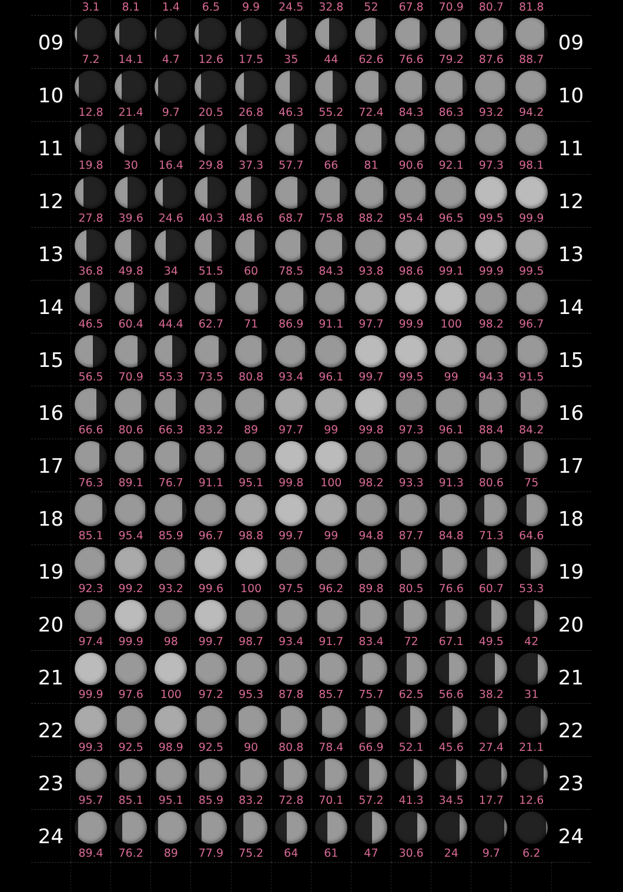| | 3.1 | 8.1 | 1.4 | 6.5 | 9.9 | 24.5 | 32.8 | 52 | 67.8 | 70.9 | 80.7 | 81.8 | |
| 09 | 7.2 | 14.1 | 4.7 | 12.6 | 17.5 | 35 | 44 | 62.6 | 76.6 | 79.2 | 87.6 | 88.7 | 09 |
| 10 | 12.8 | 21.4 | 9.7 | 20.5 | 26.8 | 46.3 | 55.2 | 72.4 | 84.3 | 86.3 | 93.2 | 94.2 | 10 |
| 11 | 19.8 | 30 | 16.4 | 29.8 | 37.3 | 57.7 | 66 | 81 | 90.6 | 92.1 | 97.3 | 98.1 | 11 |
| 12 | 27.8 | 39.6 | 24.6 | 40.3 | 48.6 | 68.7 | 75.8 | 88.2 | 95.4 | 96.5 | 99.5 | 99.9 | 12 |
| 13 | 36.8 | 49.8 | 34 | 51.5 | 60 | 78.5 | 84.3 | 93.8 | 98.6 | 99.1 | 99.9 | 99.5 | 13 |
| 14 | 46.5 | 60.4 | 44.4 | 62.7 | 71 | 86.9 | 91.1 | 97.7 | 99.9 | 100 | 98.2 | 96.7 | 14 |
| 15 | 56.5 | 70.9 | 55.3 | 73.5 | 80.8 | 93.4 | 96.1 | 99.7 | 99.5 | 99 | 94.3 | 91.5 | 15 |
| 16 | 66.6 | 80.6 | 66.3 | 83.2 | 89 | 97.7 | 99 | 99.8 | 97.3 | 96.1 | 88.4 | 84.2 | 16 |
| 17 | 76.3 | 89.1 | 76.7 | 91.1 | 95.1 | 99.8 | 100 | 98.2 | 93.3 | 91.3 | 80.6 | 75 | 17 |
| 18 | 85.1 | 95.4 | 85.9 | 96.7 | 98.8 | 99.7 | 99 | 94.8 | 87.7 | 84.8 | 71.3 | 64.6 | 18 |
| 19 | 92.3 | 99.2 | 93.2 | 99.6 | 100 | 97.5 | 96.2 | 89.8 | 80.5 | 76.6 | 60.7 | 53.3 | 19 |
| 20 | 97.4 | 99.9 | 98 | 99.7 | 98.7 | 93.4 | 91.7 | 83.4 | 72 | 67.1 | 49.5 | 42 | 20 |
| 21 | 99.9 | 97.6 | 100 | 97.2 | 95.3 | 87.8 | 85.7 | 75.7 | 62.5 | 56.6 | 38.2 | 31 | 21 |
| 22 | 99.3 | 92.5 | 98.9 | 92.5 | 90 | 80.8 | 78.4 | 66.9 | 52.1 | 45.6 | 27.4 | 21.1 | 22 |
| 23 | 95.7 | 85.1 | 95.1 | 85.9 | 83.2 | 72.8 | 70.1 | 57.2 | 41.3 | 34.5 | 17.7 | 12.6 | 23 |
| 24 | 89.4 | 76.2 | 89 | 77.9 | 75.2 | 64 | 61 | 47 | 30.6 | 24 | 9.7 | 6.2 | 24 |